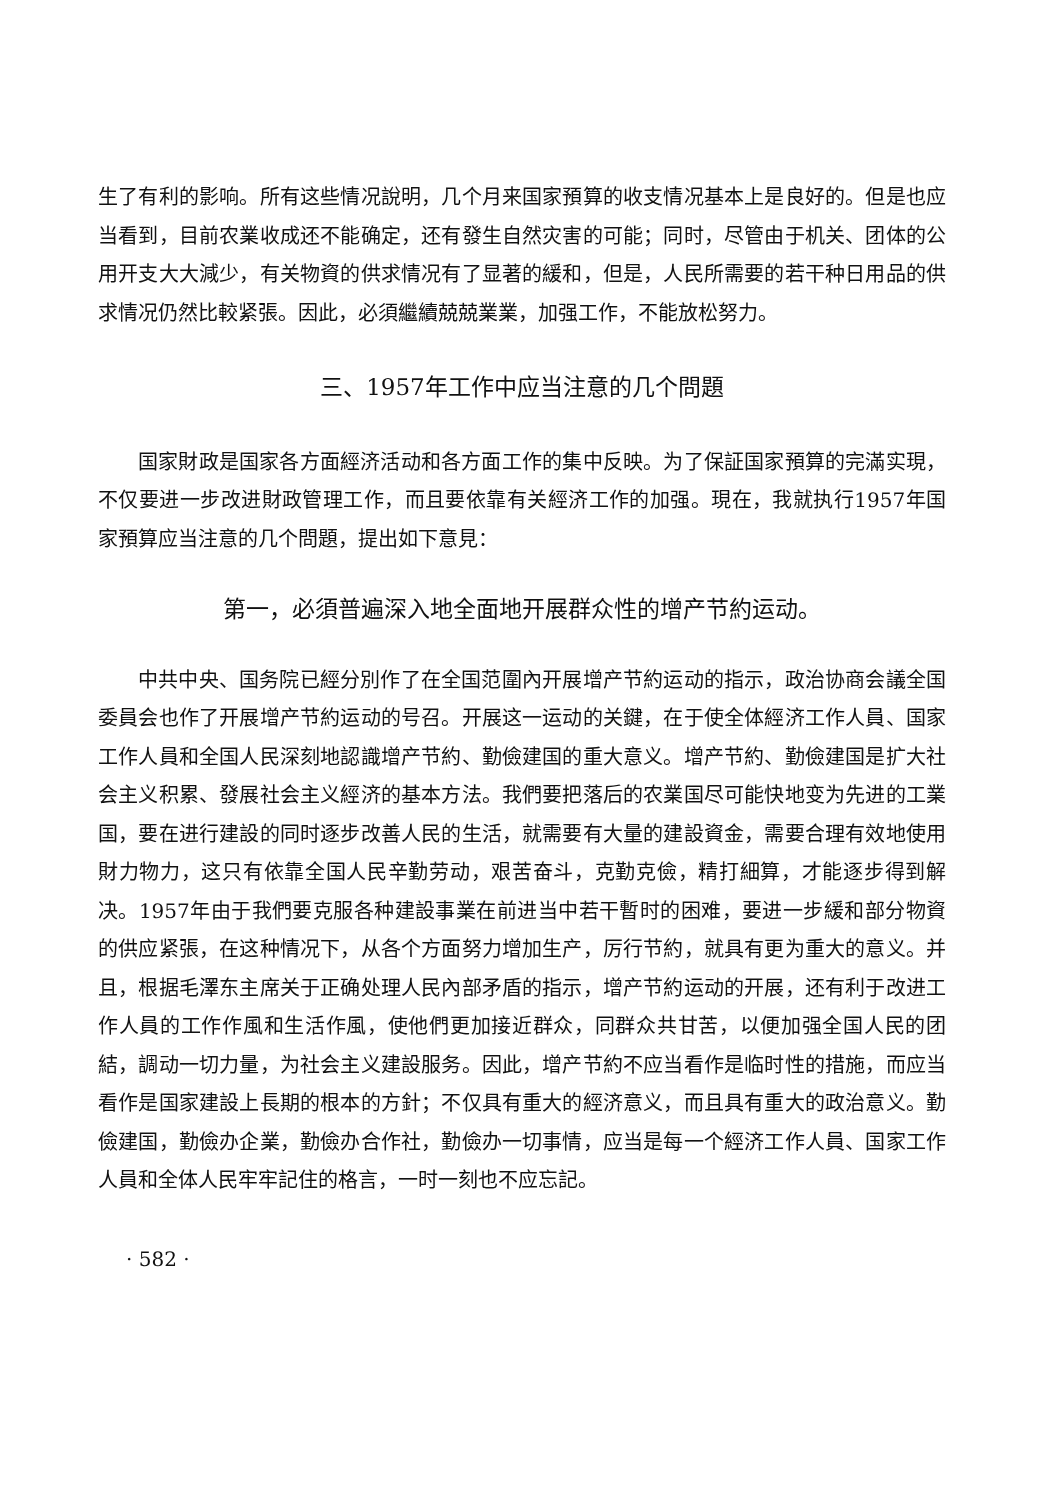生了有利的影响。所有这些情况說明，几个月来国家預算的收支情况基本上是良好的。但是也应当看到，目前农業收成还不能确定，还有發生自然灾害的可能；同时，尽管由于机关、团体的公用开支大大減少，有关物資的供求情况有了显著的緩和，但是，人民所需要的若干种日用品的供求情况仍然比較紧張。因此，必須繼續兢兢業業，加强工作，不能放松努力。
三、1957年工作中应当注意的几个問題
国家財政是国家各方面經济活动和各方面工作的集中反映。为了保証国家預算的完滿实現，不仅要进一步改进財政管理工作，而且要依靠有关經济工作的加强。現在，我就执行1957年国家預算应当注意的几个問題，提出如下意見：
第一，必須普遍深入地全面地开展群众性的增产节約运动。
中共中央、国务院已經分別作了在全国范圍內开展增产节約运动的指示，政治协商会議全国委員会也作了开展增产节約运动的号召。开展这一运动的关鍵，在于使全体經济工作人員、国家工作人員和全国人民深刻地認識增产节約、勤儉建国的重大意义。增产节約、勤儉建国是扩大社会主义积累、發展社会主义經济的基本方法。我們要把落后的农業国尽可能快地变为先进的工業国，要在进行建設的同时逐步改善人民的生活，就需要有大量的建設資金，需要合理有效地使用財力物力，这只有依靠全国人民辛勤劳动，艰苦奋斗，克勤克儉，精打細算，才能逐步得到解决。1957年由于我們要克服各种建設事業在前进当中若干暫时的困难，要进一步緩和部分物資的供应紧張，在这种情况下，从各个方面努力增加生产，厉行节約，就具有更为重大的意义。并且，根据毛澤东主席关于正确处理人民內部矛盾的指示，增产节約运动的开展，还有利于改进工作人員的工作作風和生活作風，使他們更加接近群众，同群众共甘苦，以便加强全国人民的团結，調动一切力量，为社会主义建設服务。因此，增产节約不应当看作是临时性的措施，而应当看作是国家建設上長期的根本的方針；不仅具有重大的經济意义，而且具有重大的政治意义。勤儉建国，勤儉办企業，勤儉办合作社，勤儉办一切事情，应当是每一个經济工作人員、国家工作人員和全体人民牢牢記住的格言，一时一刻也不应忘記。
· 582 ·